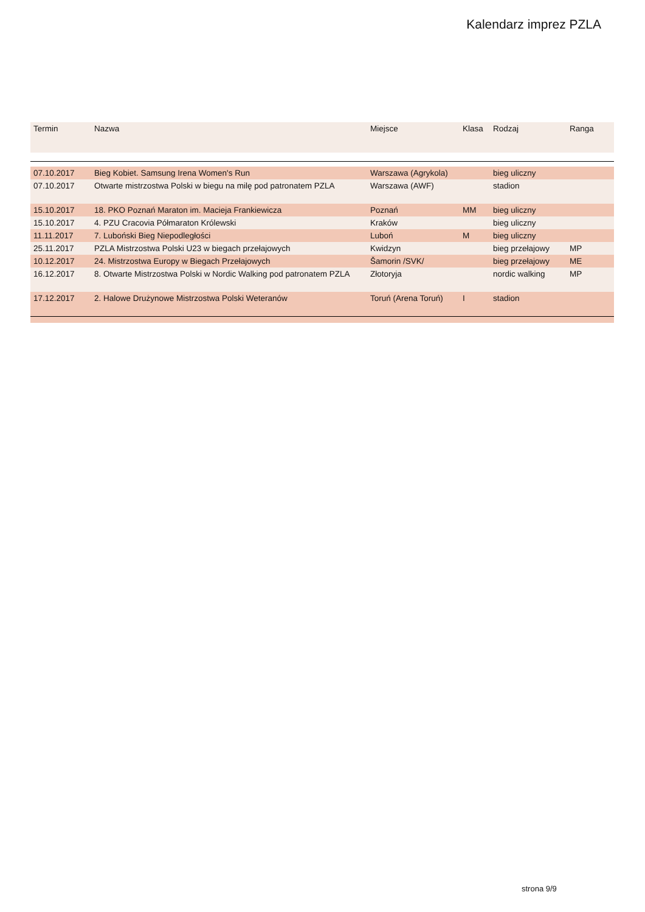Kalendarz imprez PZLA
| Termin | Nazwa | Miejsce | Klasa | Rodzaj | Ranga |
| --- | --- | --- | --- | --- | --- |
| 07.10.2017 | Bieg Kobiet. Samsung Irena Women's Run | Warszawa (Agrykola) | | bieg uliczny | |
| 07.10.2017 | Otwarte mistrzostwa Polski w biegu na milę pod patronatem PZLA | Warszawa (AWF) | | stadion | |
| 15.10.2017 | 18. PKO Poznań Maraton im. Macieja Frankiewicza | Poznań | MM | bieg uliczny | |
| 15.10.2017 | 4. PZU Cracovia Półmaraton Królewski | Kraków | | bieg uliczny | |
| 11.11.2017 | 7. Luboński Bieg Niepodległości | Luboń | M | bieg uliczny | |
| 25.11.2017 | PZLA Mistrzostwa Polski U23 w biegach przełajowych | Kwidzyn | | bieg przełajowy | MP |
| 10.12.2017 | 24. Mistrzostwa Europy w Biegach Przełajowych | Šamorin /SVK/ | | bieg przełajowy | ME |
| 16.12.2017 | 8. Otwarte Mistrzostwa Polski w Nordic Walking pod patronatem PZLA | Złotoryja | | nordic walking | MP |
| 17.12.2017 | 2. Halowe Drużynowe Mistrzostwa Polski Weteranów | Toruń (Arena Toruń) | I | stadion | |
strona 9/9